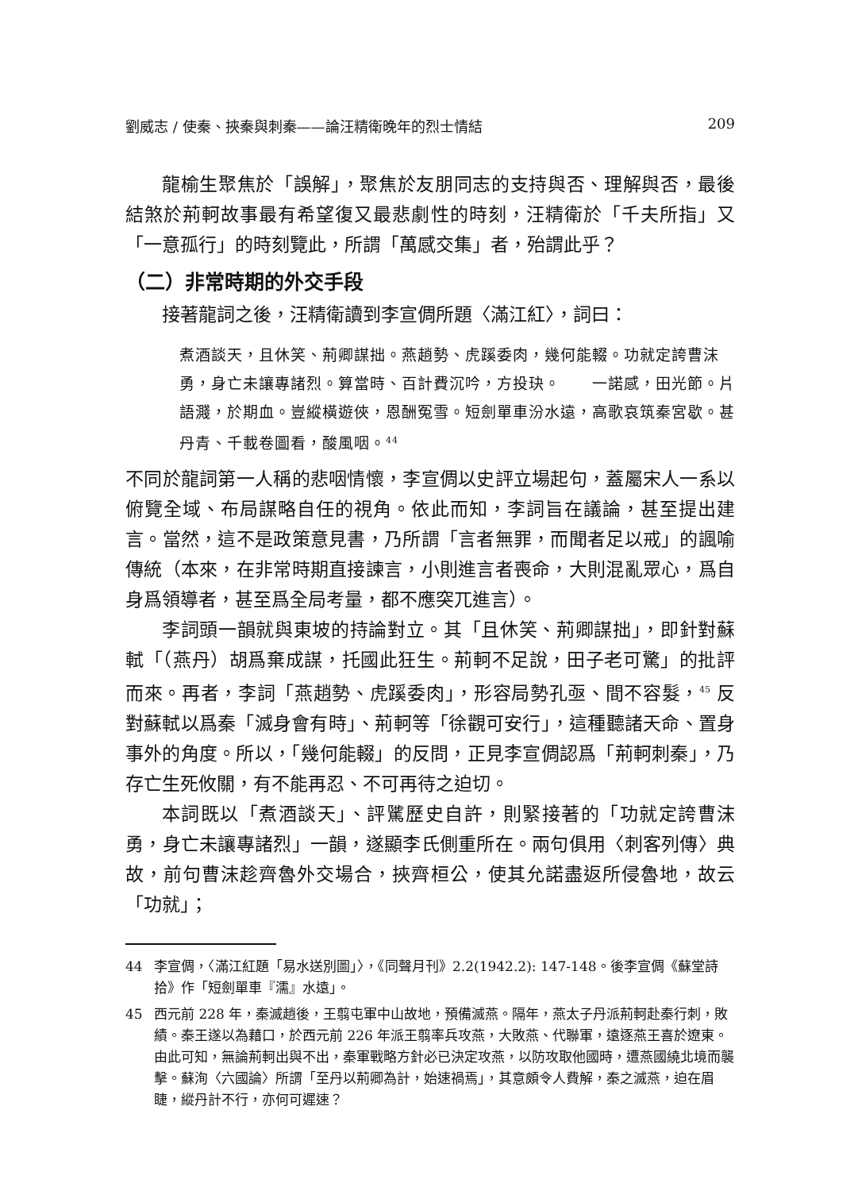劉威志 / 使秦、挾秦與刺秦——論汪精衛晚年的烈士情結 209
龍榆生聚焦於「誤解」，聚焦於友朋同志的支持與否、理解與否，最後結煞於荊軻故事最有希望復又最悲劇性的時刻，汪精衛於「千夫所指」又「一意孤行」的時刻覽此，所謂「萬感交集」者，殆謂此乎？
（二）非常時期的外交手段
接著龍詞之後，汪精衛讀到李宣倜所題〈滿江紅〉，詞曰：
煮酒談天，且休笑、荊卿謀拙。燕趙勢、虎蹊委肉，幾何能輟。功就定誇曹沫勇，身亡未讓專諸烈。算當時、百計費沉吟，方投玦。　　一諾感，田光節。片語濺，於期血。豈縱橫遊俠，恩酬冤雪。短劍單車汾水遠，高歌哀筑秦宮歇。甚丹青、千載卷圖看，酸風咽。<sup>44</sup>
不同於龍詞第一人稱的悲咽情懷，李宣倜以史評立場起句，蓋屬宋人一系以俯覽全域、布局謀略自任的視角。依此而知，李詞旨在議論，甚至提出建言。當然，這不是政策意見書，乃所謂「言者無罪，而聞者足以戒」的諷喻傳統（本來，在非常時期直接諫言，小則進言者喪命，大則混亂眾心，爲自身爲領導者，甚至爲全局考量，都不應突兀進言）。
李詞頭一韻就與東坡的持論對立。其「且休笑、荊卿謀拙」，即針對蘇軾「（燕丹）胡爲棄成謀，托國此狂生。荊軻不足說，田子老可驚」的批評而來。再者，李詞「燕趙勢、虎蹊委肉」，形容局勢孔亟、間不容髮，<sup>45</sup> 反對蘇軾以爲秦「滅身會有時」、荊軻等「徐觀可安行」，這種聽諸天命、置身事外的角度。所以，「幾何能輟」的反問，正見李宣倜認爲「荊軻刺秦」，乃存亡生死攸關，有不能再忍、不可再待之迫切。
本詞既以「煮酒談天」、評騭歷史自許，則緊接著的「功就定誇曹沫勇，身亡未讓專諸烈」一韻，遂顯李氏側重所在。兩句俱用〈刺客列傳〉典故，前句曹沫趁齊魯外交場合，挾齊桓公，使其允諾盡返所侵魯地，故云「功就」；
44 李宣倜，〈滿江紅題「易水送別圖」〉，《同聲月刊》2.2(1942.2): 147-148。後李宣倜《蘇堂詩拾》作「短劍單車『濡』水遠」。
45 西元前 228 年，秦滅趙後，王翦屯軍中山故地，預備滅燕。隔年，燕太子丹派荊軻赴秦行刺，敗績。秦王遂以為藉口，於西元前 226 年派王翦率兵攻燕，大敗燕、代聯軍，遠逐燕王喜於遼東。由此可知，無論荊軻出與不出，秦軍戰略方針必已決定攻燕，以防攻取他國時，遭燕國繞北境而襲擊。蘇洵〈六國論〉所謂「至丹以荊卿為計，始速禍焉」，其意頗令人費解，秦之滅燕，迫在眉睫，縱丹計不行，亦何可遲速？